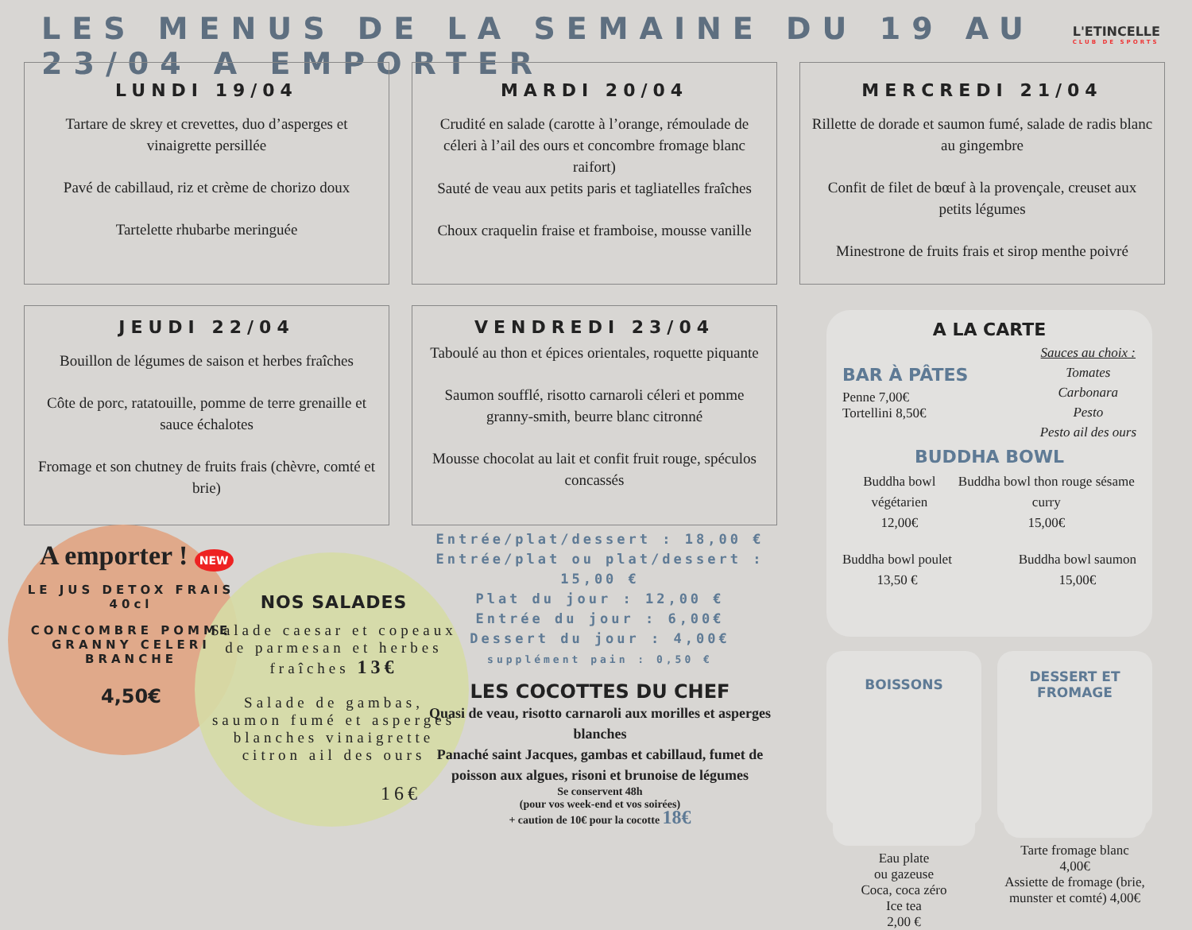LES MENUS DE LA SEMAINE DU 19 AU 23/04 A EMPORTER
L'ETINCELLE
CLUB DE SPORTS
LUNDI 19/04
Tartare de skrey et crevettes, duo d’asperges et vinaigrette persillée
Pavé de cabillaud, riz et crème de chorizo doux
Tartelette rhubarbe meringuée
MARDI 20/04
Crudité en salade (carotte à l’orange, rémoulade de céleri à l’ail des ours et concombre fromage blanc raifort)
Sauté de veau aux petits paris et tagliatelles fraîches
Choux craquelin fraise et framboise, mousse vanille
MERCREDI 21/04
Rillette de dorade et saumon fumé, salade de radis blanc au gingembre
Confit de filet de bœuf à la provençale, creuset aux petits légumes
Minestrone de fruits frais et sirop menthe poivré
JEUDI 22/04
Bouillon de légumes de saison et herbes fraîches
Côte de porc, ratatouille, pomme de terre grenaille et sauce échalotes
Fromage et son chutney de fruits frais (chèvre, comté et brie)
VENDREDI 23/04
Taboulé au thon et épices orientales, roquette piquante
Saumon soufflé, risotto carnaroli céleri et pomme granny-smith, beurre blanc citronné
Mousse chocolat au lait et confit fruit rouge, spéculos concassés
A emporter ! NEW
LE JUS DETOX FRAIS 40cl
CONCOMBRE POMME GRANNY CELERI BRANCHE
4,50€
NOS SALADES
Salade caesar et copeaux de parmesan et herbes fraîches 13€
Salade de gambas, saumon fumé et asperges blanches vinaigrette citron ail des ours
16€
Entrée/plat/dessert : 18,00 €
Entrée/plat ou plat/dessert : 15,00 €
Plat du jour : 12,00 €
Entrée du jour : 6,00€
Dessert du jour : 4,00€
supplément pain : 0,50 €
LES COCOTTES DU CHEF
Quasi de veau, risotto carnaroli aux morilles et asperges blanches
Panaché saint Jacques, gambas et cabillaud, fumet de poisson aux algues, risoni et brunoise de légumes
Se conservent 48h
(pour vos week-end et vos soirées)
+ caution de 10€ pour la cocotte 18€
A LA CARTE
BAR À PÂTES
Penne 7,00€
Tortellini 8,50€
Sauces au choix :
Tomates
Carbonara
Pesto
Pesto ail des ours
BUDDHA BOWL
Buddha bowl végétarien
12,00€
Buddha bowl thon rouge sésame curry
15,00€
Buddha bowl poulet
13,50 €
Buddha bowl saumon
15,00€
BOISSONS
Eau plate
ou gazeuse
Coca, coca zéro
Ice tea
2,00 €
DESSERT ET FROMAGE
Tarte fromage blanc 4,00€
Assiette de fromage (brie, munster et comté) 4,00€